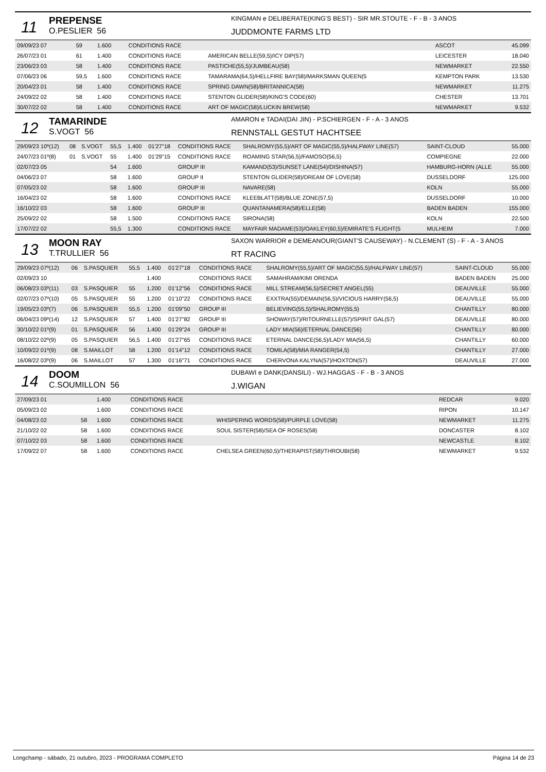11
PREPENSE
O.PESLIER 56
KINGMAN e DELIBERATE(KING'S BEST) - SIR MR.STOUTE - F - B - 3 ANOS
JUDDMONTE FARMS LTD
| 09/09/23 07 | | | 59 | 1.600 | | CONDITIONS RACE | | ASCOT | 45.099 |
| 26/07/23 01 | | | 61 | 1.400 | | CONDITIONS RACE | AMERICAN BELLE(59,5)/ICY DIP(57) | LEICESTER | 18.040 |
| 23/06/23 03 | | | 58 | 1.400 | | CONDITIONS RACE | PASTICHE(55,5)/JUMBEAU(58) | NEWMARKET | 22.550 |
| 07/06/23 06 | | | 59,5 | 1.600 | | CONDITIONS RACE | TAMARAMA(64,5)/HELLFIRE BAY(58)/MARKSMAN QUEEN(5 | KEMPTON PARK | 13.530 |
| 20/04/23 01 | | | 58 | 1.400 | | CONDITIONS RACE | SPRING DAWN(58)/BRITANNICA(58) | NEWMARKET | 11.275 |
| 24/09/22 02 | | | 58 | 1.400 | | CONDITIONS RACE | STENTON GLIDER(58)/KING'S CODE(60) | CHESTER | 13.701 |
| 30/07/22 02 | | | 58 | 1.400 | | CONDITIONS RACE | ART OF MAGIC(58)/LUCKIN BREW(58) | NEWMARKET | 9.532 |
12
TAMARINDE
S.VOGT 56
AMARON e TADAI(DAI JIN) - P.SCHIERGEN - F - A - 3 ANOS
RENNSTALL GESTUT HACHTSEE
| 29/09/23 10º(12) | 08 | S.VOGT | 55,5 | 1.400 | 01'27"18 | CONDITIONS RACE | SHALROMY(55,5)/ART OF MAGIC(55,5)/HALFWAY LINE(57) | SAINT-CLOUD | 55.000 |
| 24/07/23 01º(8) | 01 | S.VOGT | 55 | 1.400 | 01'29"15 | CONDITIONS RACE | ROAMING STAR(56,5)/FAMOSO(56,5) | COMPIEGNE | 22.000 |
| 02/07/23 05 | | | 54 | 1.600 | | GROUP III | KAMAND(53)/SUNSET LANE(54)/DISHINA(57) | HAMBURG-HORN (ALLE | 55.000 |
| 04/06/23 07 | | | 58 | 1.600 | | GROUP II | STENTON GLIDER(58)/DREAM OF LOVE(58) | DUSSELDORF | 125.000 |
| 07/05/23 02 | | | 58 | 1.600 | | GROUP III | NAVARE(58) | KOLN | 55.000 |
| 16/04/23 02 | | | 58 | 1.600 | | CONDITIONS RACE | KLEEBLATT(58)/BLUE ZONE(57,5) | DUSSELDORF | 10.000 |
| 16/10/22 03 | | | 58 | 1.600 | | GROUP III | QUANTANAMERA(58)/ELLE(58) | BADEN BADEN | 155.000 |
| 25/09/22 02 | | | 58 | 1.500 | | CONDITIONS RACE | SIRONA(58) | KOLN | 22.500 |
| 17/07/22 02 | | | 55,5 | 1.300 | | CONDITIONS RACE | MAYFAIR MADAME(53)/OAKLEY(60,5)/EMIRATE'S FLIGHT(5 | MULHEIM | 7.000 |
13
MOON RAY
T.TRULLIER 56
SAXON WARRIOR e DEMEANOUR(GIANT'S CAUSEWAY) - N.CLEMENT (S) - F - A - 3 ANOS
RT RACING
| 29/09/23 07º(12) | 06 | S.PASQUIER | 55,5 | 1.400 | 01'27"18 | CONDITIONS RACE | SHALROMY(55,5)/ART OF MAGIC(55,5)/HALFWAY LINE(57) | SAINT-CLOUD | 55.000 |
| 02/09/23 10 | | | | 1.400 | | CONDITIONS RACE | SAMAHRAM/KIMI ORENDA | BADEN BADEN | 25.000 |
| 06/08/23 03º(11) | 03 | S.PASQUIER | 55 | 1.200 | 01'12"56 | CONDITIONS RACE | MILL STREAM(56,5)/SECRET ANGEL(55) | DEAUVILLE | 55.000 |
| 02/07/23 07º(10) | 05 | S.PASQUIER | 55 | 1.200 | 01'10"22 | CONDITIONS RACE | EXXTRA(55)/DEMAIN(56,5)/VICIOUS HARRY(56,5) | DEAUVILLE | 55.000 |
| 19/05/23 03º(7) | 06 | S.PASQUIER | 55,5 | 1.200 | 01'09"50 | GROUP III | BELIEVING(55,5)/SHALROMY(55,5) | CHANTILLY | 80.000 |
| 06/04/23 09º(14) | 12 | S.PASQUIER | 57 | 1.400 | 01'27"82 | GROUP III | SHOWAY(57)/RITOURNELLE(57)/SPIRIT GAL(57) | DEAUVILLE | 80.000 |
| 30/10/22 01º(9) | 01 | S.PASQUIER | 56 | 1.400 | 01'29"24 | GROUP III | LADY MIA(56)/ETERNAL DANCE(56) | CHANTILLY | 80.000 |
| 08/10/22 02º(9) | 05 | S.PASQUIER | 56,5 | 1.400 | 01'27"65 | CONDITIONS RACE | ETERNAL DANCE(56,5)/LADY MIA(56,5) | CHANTILLY | 60.000 |
| 10/09/22 01º(9) | 08 | S.MAILLOT | 58 | 1.200 | 01'14"12 | CONDITIONS RACE | TOMILA(58)/MIA RANGER(54,5) | CHANTILLY | 27.000 |
| 16/08/22 03º(9) | 06 | S.MAILLOT | 57 | 1.300 | 01'16"71 | CONDITIONS RACE | CHERVONA KALYNA(57)/HOXTON(57) | DEAUVILLE | 27.000 |
14
DOOM
C.SOUMILLON 56
DUBAWI e DANK(DANSILI) - WJ.HAGGAS - F - B - 3 ANOS
J.WIGAN
| 27/09/23 01 | | | | 1.400 | | CONDITIONS RACE | | REDCAR | 9.020 |
| 05/09/23 02 | | | | 1.600 | | CONDITIONS RACE | | RIPON | 10.147 |
| 04/08/23 02 | | | 58 | 1.600 | | CONDITIONS RACE | WHISPERING WORDS(58)/PURPLE LOVE(58) | NEWMARKET | 11.275 |
| 21/10/22 02 | | | 58 | 1.600 | | CONDITIONS RACE | SOUL SISTER(58)/SEA OF ROSES(58) | DONCASTER | 8.102 |
| 07/10/22 03 | | | 58 | 1.600 | | CONDITIONS RACE | | NEWCASTLE | 8.102 |
| 17/09/22 07 | | | 58 | 1.600 | | CONDITIONS RACE | CHELSEA GREEN(60,5)/THERAPIST(58)/THROUBI(58) | NEWMARKET | 9.532 |
Longchamp - sábado, 21 outubro, 2023 - PROGRAMA COMPLETO Página 14 de 23